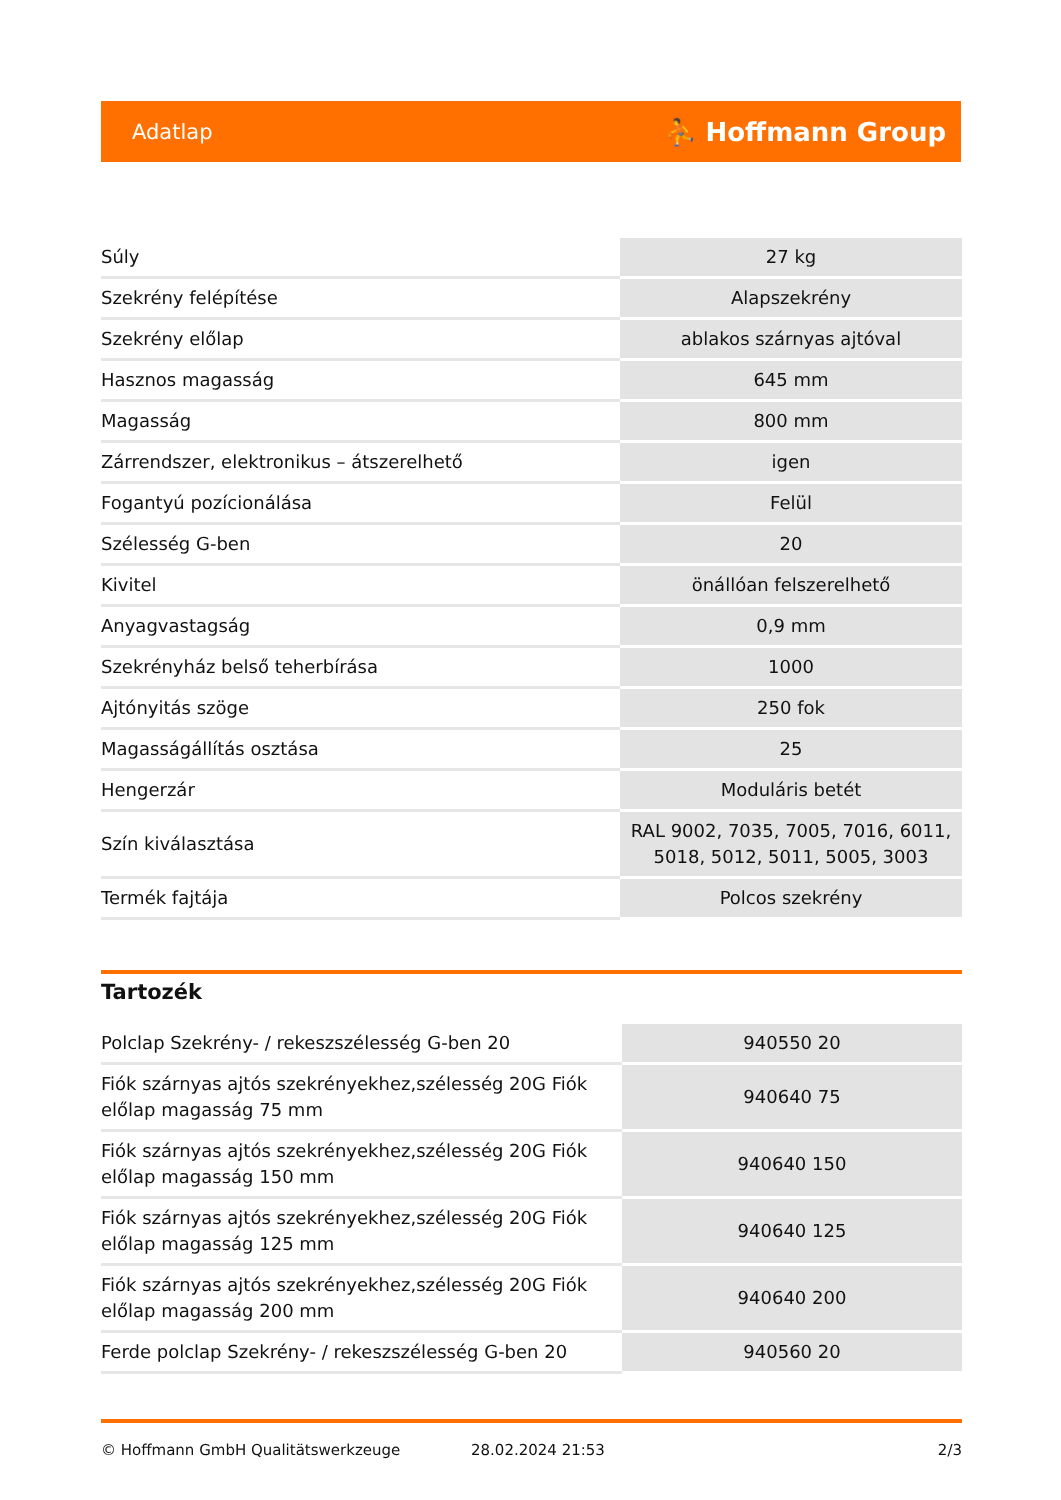Adatlap ⛹ Hoffmann Group
| Súly | 27 kg |
| Szekrény felépítése | Alapszekrény |
| Szekrény előlap | ablakos szárnyas ajtóval |
| Hasznos magasság | 645 mm |
| Magasság | 800 mm |
| Zárrendszer, elektronikus – átszerelhető | igen |
| Fogantyú pozícionálása | Felül |
| Szélesség G-ben | 20 |
| Kivitel | önállóan felszerelhető |
| Anyagvastagság | 0,9 mm |
| Szekrényház belső teherbírása | 1000 |
| Ajtónyitás szöge | 250 fok |
| Magasságállítás osztása | 25 |
| Hengerzár | Moduláris betét |
| Szín kiválasztása | RAL 9002, 7035, 7005, 7016, 6011, 5018, 5012, 5011, 5005, 3003 |
| Termék fajtája | Polcos szekrény |
Tartozék
| Polclap Szekrény- / rekeszszélesség G-ben 20 | 940550 20 |
| Fiók szárnyas ajtós szekrényekhez,szélesség 20G Fiók előlap magasság 75 mm | 940640 75 |
| Fiók szárnyas ajtós szekrényekhez,szélesség 20G Fiók előlap magasság 150 mm | 940640 150 |
| Fiók szárnyas ajtós szekrényekhez,szélesség 20G Fiók előlap magasság 125 mm | 940640 125 |
| Fiók szárnyas ajtós szekrényekhez,szélesség 20G Fiók előlap magasság 200 mm | 940640 200 |
| Ferde polclap Szekrény- / rekeszszélesség G-ben 20 | 940560 20 |
© Hoffmann GmbH Qualitätswerkzeuge 28.02.2024 21:53 2/3